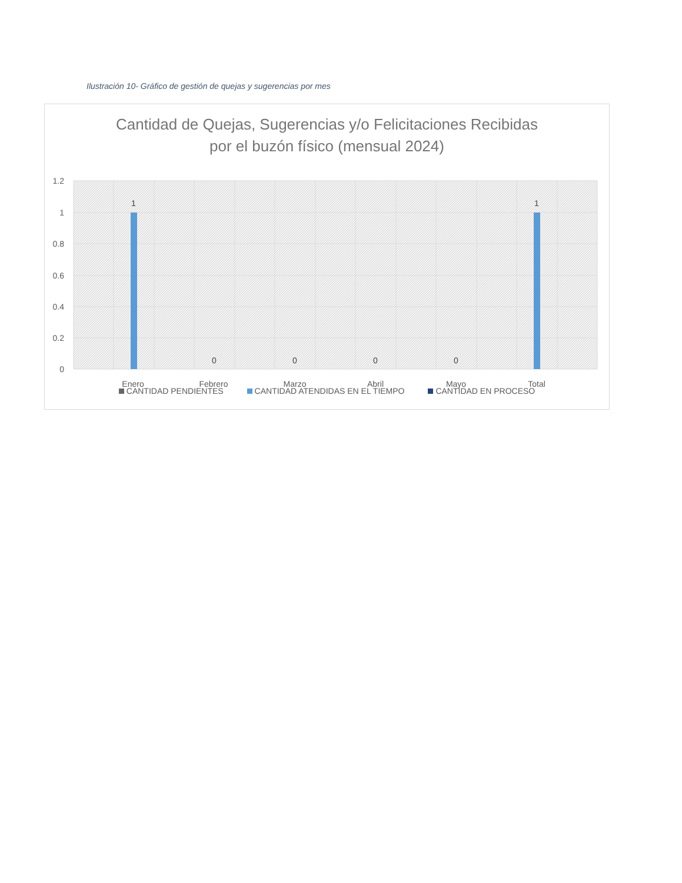Ilustración 10- Gráfico de gestión de quejas y sugerencias por mes
Cantidad de Quejas, Sugerencias y/o Felicitaciones Recibidas
por el buzón físico (mensual 2024)
1.2
1
0.8
0.6
0.4
0.2
0
1
1
0
0
0
0
Enero
Febrero
Marzo
Abril
Mayo
Total
CANTIDAD PENDIENTES CANTIDAD ATENDIDAS EN EL TIEMPO CANTIDAD EN PROCESO